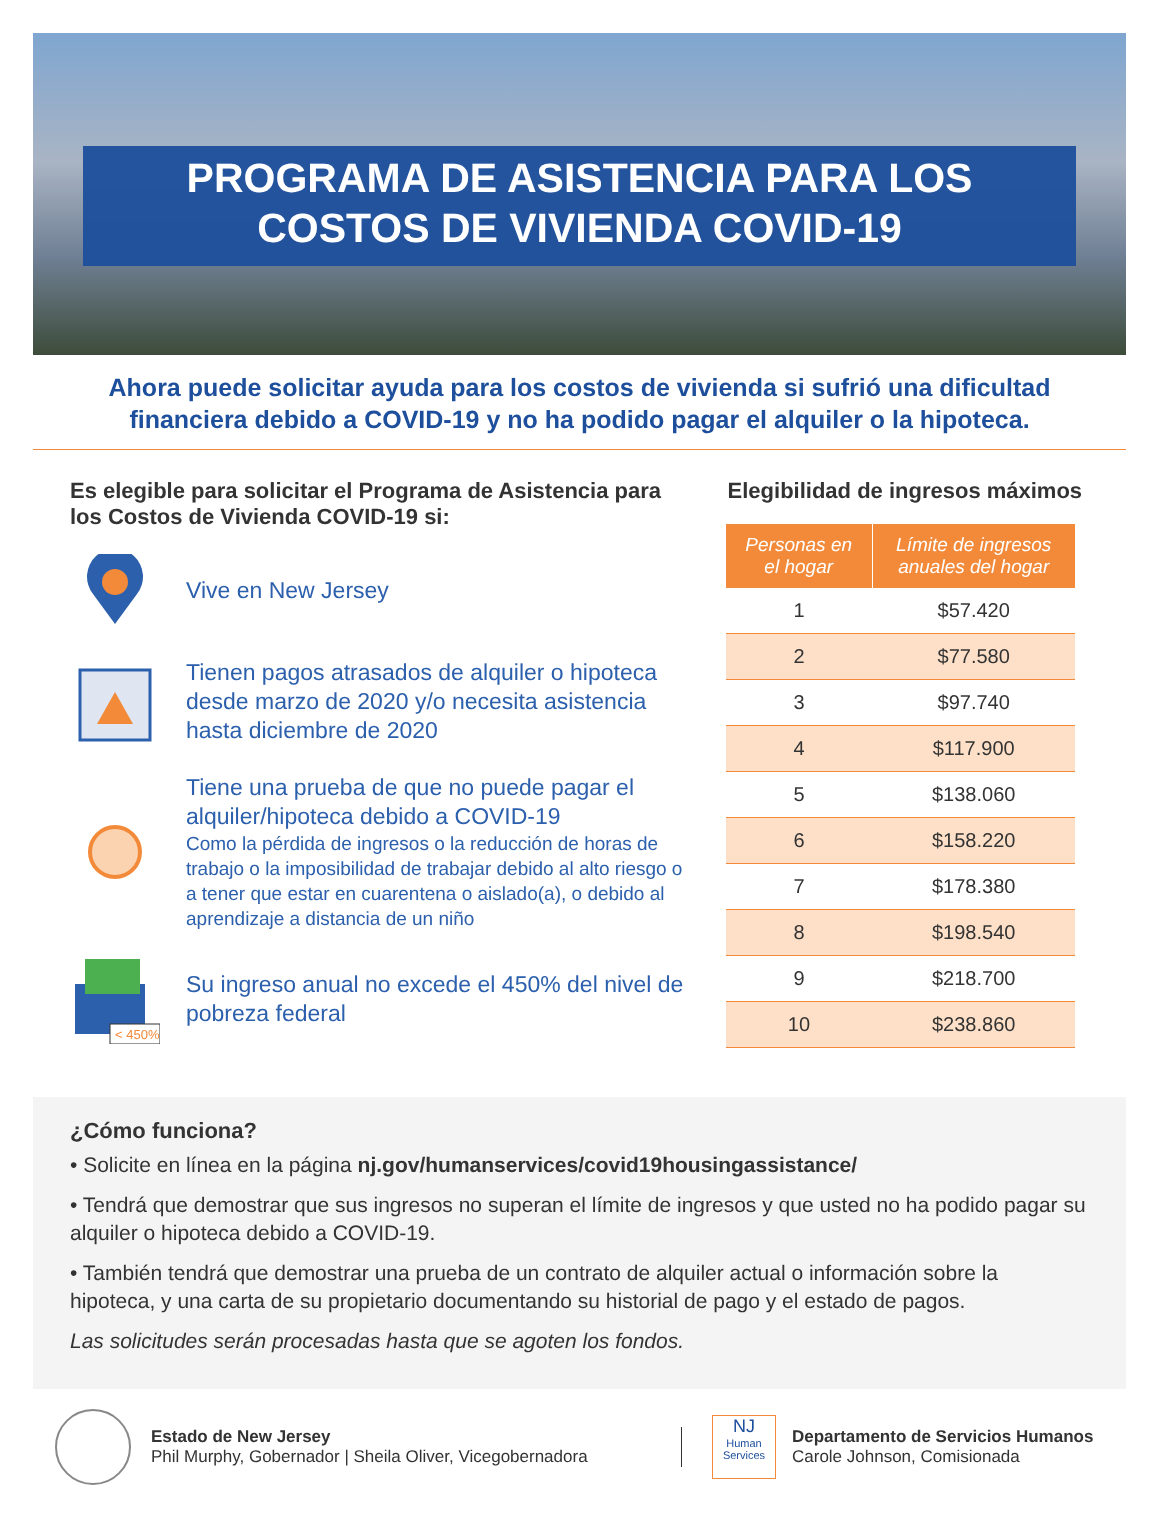PROGRAMA DE ASISTENCIA PARA LOS
COSTOS DE VIVIENDA COVID-19
Ahora puede solicitar ayuda para los costos de vivienda si sufrió una dificultad financiera debido a COVID-19 y no ha podido pagar el alquiler o la hipoteca.
Es elegible para solicitar el Programa de Asistencia para los Costos de Vivienda COVID-19 si:
Vive en New Jersey
Tienen pagos atrasados de alquiler o hipoteca desde marzo de 2020 y/o necesita asistencia hasta diciembre de 2020
Tiene una prueba de que no puede pagar el alquiler/hipoteca debido a COVID-19
Como la pérdida de ingresos o la reducción de horas de trabajo o la imposibilidad de trabajar debido al alto riesgo o a tener que estar en cuarentena o aislado(a), o debido al aprendizaje a distancia de un niño
< 450%
Su ingreso anual no excede el 450% del nivel de pobreza federal
Elegibilidad de ingresos máximos
| Personas en el hogar | Límite de ingresos anuales del hogar |
| --- | --- |
| 1 | $57.420 |
| 2 | $77.580 |
| 3 | $97.740 |
| 4 | $117.900 |
| 5 | $138.060 |
| 6 | $158.220 |
| 7 | $178.380 |
| 8 | $198.540 |
| 9 | $218.700 |
| 10 | $238.860 |
¿Cómo funciona?
• Solicite en línea en la página nj.gov/humanservices/covid19housingassistance/
• Tendrá que demostrar que sus ingresos no superan el límite de ingresos y que usted no ha podido pagar su alquiler o hipoteca debido a COVID-19.
• También tendrá que demostrar una prueba de un contrato de alquiler actual o información sobre la hipoteca, y una carta de su propietario documentando su historial de pago y el estado de pagos.
Las solicitudes serán procesadas hasta que se agoten los fondos.
Estado de New Jersey
Phil Murphy, Gobernador | Sheila Oliver, Vicegobernadora
NJ
Human Services
Departamento de Servicios Humanos
Carole Johnson, Comisionada